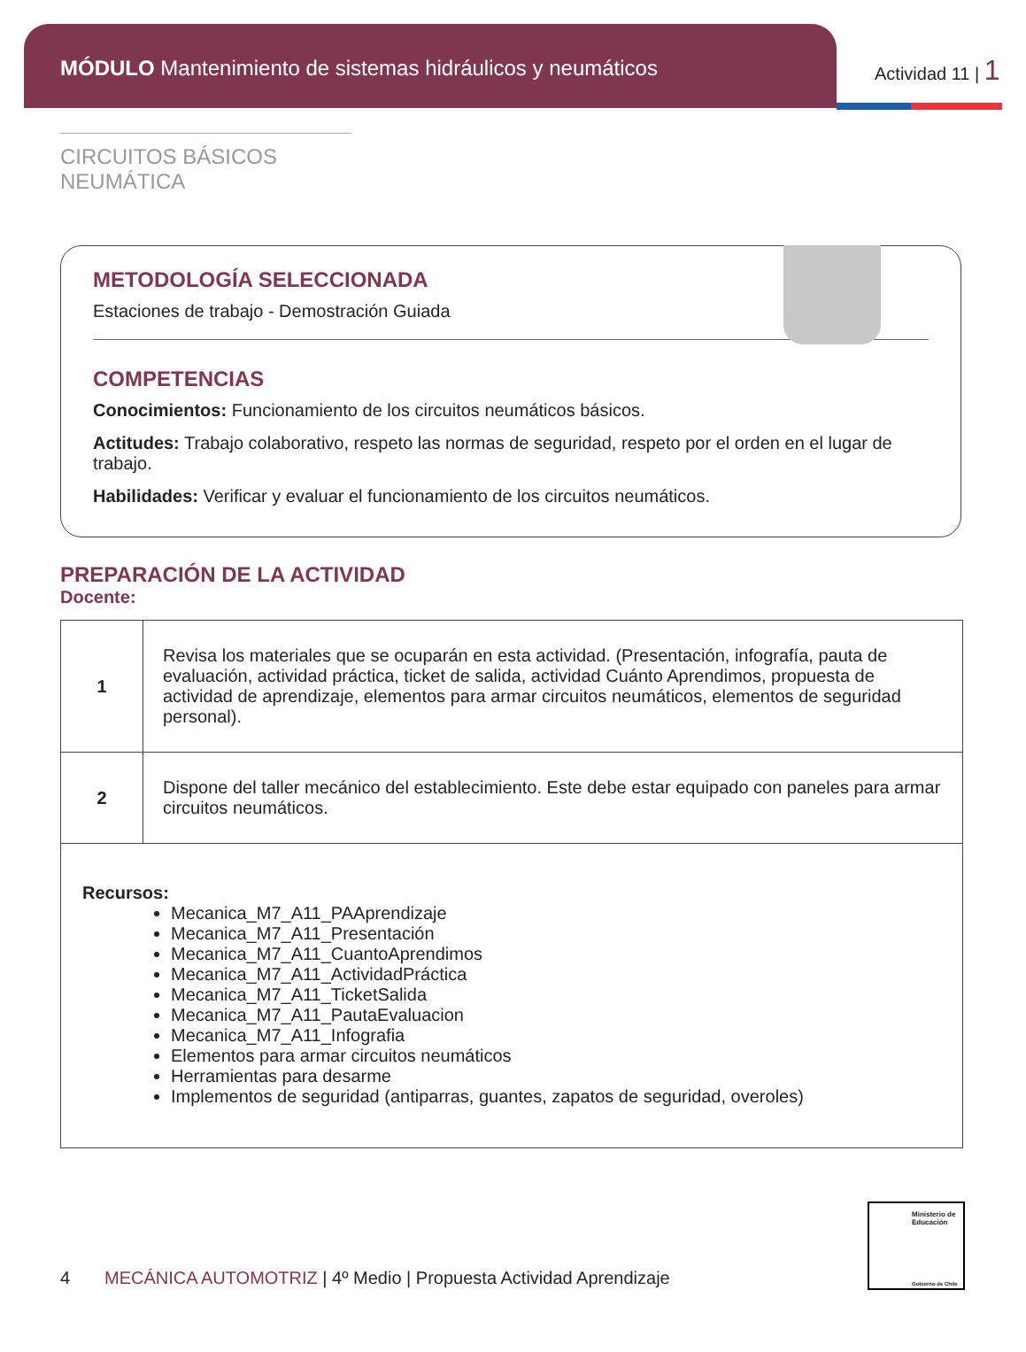MÓDULO Mantenimiento de sistemas hidráulicos y neumáticos
Actividad 11 | 1
CIRCUITOS BÁSICOS NEUMÁTICA
METODOLOGÍA SELECCIONADA
Estaciones de trabajo - Demostración Guiada
COMPETENCIAS
Conocimientos: Funcionamiento de los circuitos neumáticos básicos.
Actitudes: Trabajo colaborativo, respeto las normas de seguridad, respeto por el orden en el lugar de trabajo.
Habilidades: Verificar y evaluar el funcionamiento de los circuitos neumáticos.
PREPARACIÓN DE LA ACTIVIDAD
Docente:
| 1 | Revisa los materiales que se ocuparán en esta actividad. (Presentación, infografía, pauta de evaluación, actividad práctica, ticket de salida, actividad Cuánto Aprendimos, propuesta de actividad de aprendizaje, elementos para armar circuitos neumáticos, elementos de seguridad personal). |
| 2 | Dispone del taller mecánico del establecimiento. Este debe estar equipado con paneles para armar circuitos neumáticos. |
| Recursos: Mecanica_M7_A11_PAAprendizaje Mecanica_M7_A11_Presentación Mecanica_M7_A11_CuantoAprendimos Mecanica_M7_A11_ActividadPráctica Mecanica_M7_A11_TicketSalida Mecanica_M7_A11_PautaEvaluacion Mecanica_M7_A11_Infografia Elementos para armar circuitos neumáticos Herramientas para desarme Implementos de seguridad (antiparras, guantes, zapatos de seguridad, overoles) | |
Ministerio de Educación
Gobierno de Chile
4 MECÁNICA AUTOMOTRIZ | 4º Medio | Propuesta Actividad Aprendizaje